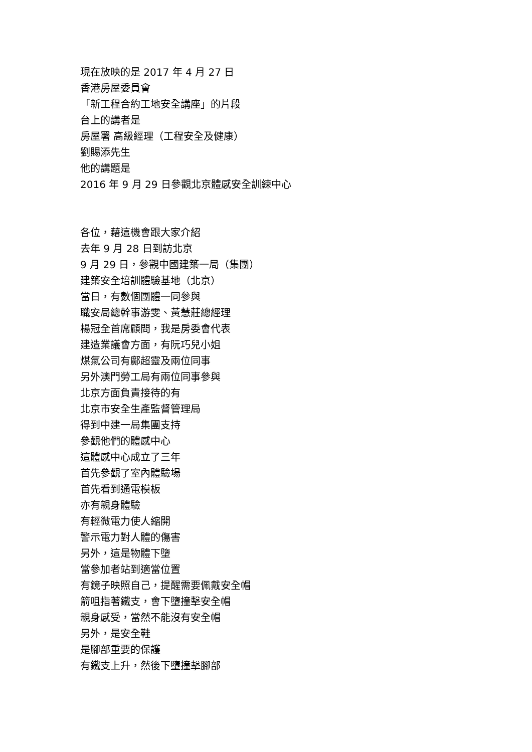現在放映的是 2017 年 4 月 27 日
香港房屋委員會
「新工程合約工地安全講座」的片段
台上的講者是
房屋署 高級經理（工程安全及健康）
劉賜添先生
他的講題是
2016 年 9 月 29 日參觀北京體感安全訓練中心
各位，藉這機會跟大家介紹
去年 9 月 28 日到訪北京
9 月 29 日，參觀中國建築一局（集團）
建築安全培訓體驗基地（北京）
當日，有數個團體一同參與
職安局總幹事游雯、黃慧莊總經理
楊冠全首席顧問，我是房委會代表
建造業議會方面，有阮巧兒小姐
煤氣公司有鄺超靈及兩位同事
另外澳門勞工局有兩位同事參與
北京方面負責接待的有
北京市安全生產監督管理局
得到中建一局集團支持
參觀他們的體感中心
這體感中心成立了三年
首先參觀了室內體驗場
首先看到通電模板
亦有親身體驗
有輕微電力使人縮開
警示電力對人體的傷害
另外，這是物體下墮
當參加者站到適當位置
有鏡子映照自己，提醒需要佩戴安全帽
箭咀指著鐵支，會下墮撞擊安全帽
親身感受，當然不能沒有安全帽
另外，是安全鞋
是腳部重要的保護
有鐵支上升，然後下墮撞擊腳部